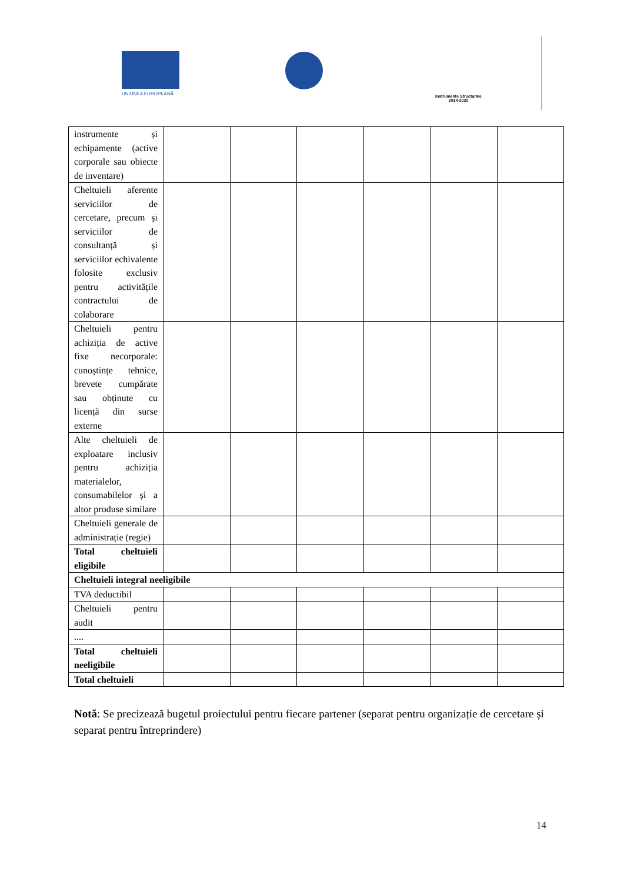UNIUNEA EUROPEANĂ
Instrumente Structurale
2014-2020
| instrumente și echipamente (active corporale sau obiecte de inventare) | | | | | | |
| Cheltuieli aferente serviciilor de cercetare, precum și serviciilor de consultanță și serviciilor echivalente folosite exclusiv pentru activitățile contractului de colaborare | | | | | | |
| Cheltuieli pentru achiziția de active fixe necorporale: cunoștințe tehnice, brevete cumpărate sau obținute cu licență din surse externe | | | | | | |
| Alte cheltuieli de exploatare inclusiv pentru achiziția materialelor, consumabilelor și a altor produse similare | | | | | | |
| Cheltuieli generale de administrație (regie) | | | | | | |
| Total cheltuieli eligibile | | | | | | |
| Cheltuieli integral neeligibile | | | | | | |
| TVA deductibil | | | | | | |
| Cheltuieli pentru audit | | | | | | |
| .... | | | | | | |
| Total cheltuieli neeligibile | | | | | | |
| Total cheltuieli | | | | | | |
Notă: Se precizează bugetul proiectului pentru fiecare partener (separat pentru organizație de cercetare și separat pentru întreprindere)
14